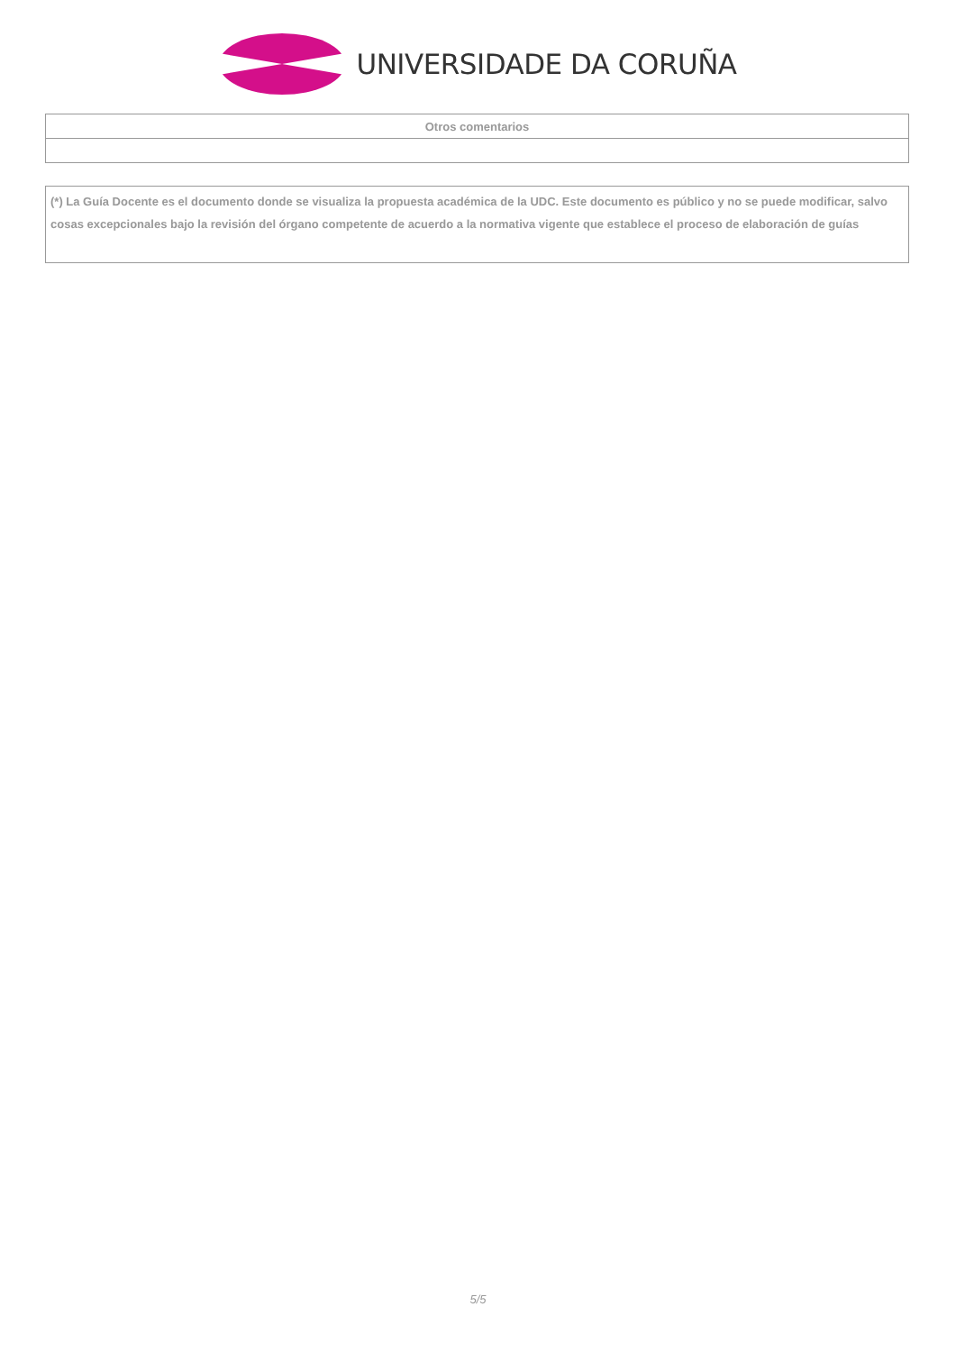UNIVERSIDADE DA CORUÑA
| Otros comentarios |
| --- |
(*) La Guía Docente es el documento donde se visualiza la propuesta académica de la UDC. Este documento es público y no se puede modificar, salvo cosas excepcionales bajo la revisión del órgano competente de acuerdo a la normativa vigente que establece el proceso de elaboración de guías
5/5